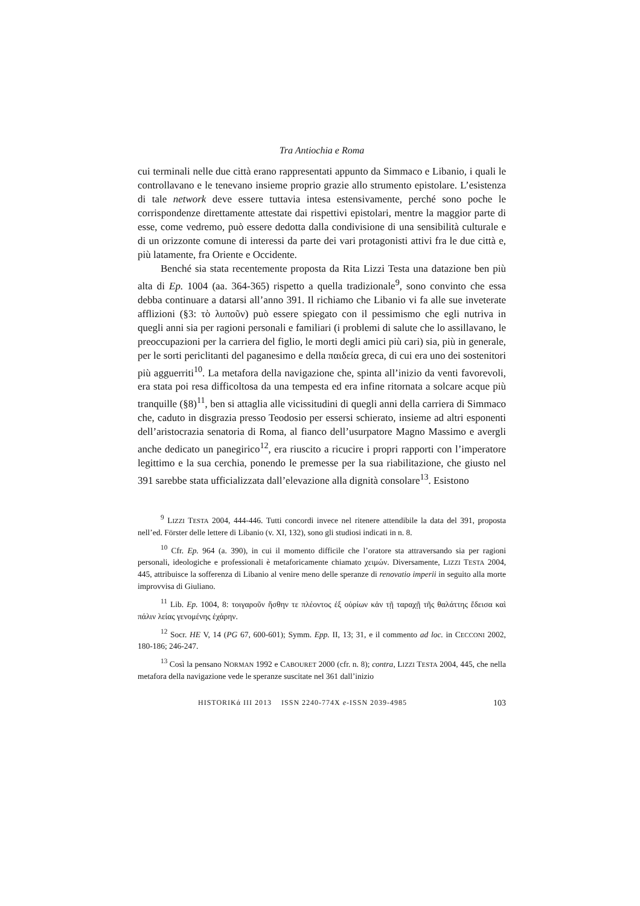Tra Antiochia e Roma
cui terminali nelle due città erano rappresentati appunto da Simmaco e Libanio, i quali le controllavano e le tenevano insieme proprio grazie allo strumento epistolare. L’esistenza di tale network deve essere tuttavia intesa estensivamente, perché sono poche le corrispondenze direttamente attestate dai rispettivi epistolari, mentre la maggior parte di esse, come vedremo, può essere dedotta dalla condivisione di una sensibilità culturale e di un orizzonte comune di interessi da parte dei vari protagonisti attivi fra le due città e, più latamente, fra Oriente e Occidente.
Benché sia stata recentemente proposta da Rita Lizzi Testa una datazione ben più alta di Ep. 1004 (aa. 364-365) rispetto a quella tradizionale<sup>9</sup>, sono convinto che essa debba continuare a datarsi all’anno 391. Il richiamo che Libanio vi fa alle sue inveterate afflizioni (§3: τὸ λυποῦν) può essere spiegato con il pessimismo che egli nutriva in quegli anni sia per ragioni personali e familiari (i problemi di salute che lo assillavano, le preoccupazioni per la carriera del figlio, le morti degli amici più cari) sia, più in generale, per le sorti periclitanti del paganesimo e della παιδεία greca, di cui era uno dei sostenitori più agguerriti<sup>10</sup>. La metafora della navigazione che, spinta all’inizio da venti favorevoli, era stata poi resa difficoltosa da una tempesta ed era infine ritornata a solcare acque più tranquille (§8)<sup>11</sup>, ben si attaglia alle vicissitudini di quegli anni della carriera di Simmaco che, caduto in disgrazia presso Teodosio per essersi schierato, insieme ad altri esponenti dell’aristocrazia senatoria di Roma, al fianco dell’usurpatore Magno Massimo e avergli anche dedicato un panegirico<sup>12</sup>, era riuscito a ricucire i propri rapporti con l’imperatore legittimo e la sua cerchia, ponendo le premesse per la sua riabilitazione, che giusto nel 391 sarebbe stata ufficializzata dall’elevazione alla dignità consolare<sup>13</sup>. Esistono
<sup>9</sup> LIZZI TESTA 2004, 444-446. Tutti concordi invece nel ritenere attendibile la data del 391, proposta nell’ed. Förster delle lettere di Libanio (v. XI, 132), sono gli studiosi indicati in n. 8.
<sup>10</sup> Cfr. Ep. 964 (a. 390), in cui il momento difficile che l’oratore sta attraversando sia per ragioni personali, ideologiche e professionali è metaforicamente chiamato χειμών. Diversamente, LIZZI TESTA 2004, 445, attribuisce la sofferenza di Libanio al venire meno delle speranze di renovatio imperii in seguito alla morte improvvisa di Giuliano.
<sup>11</sup> Lib. Ep. 1004, 8: τοιγαροῦν ἥσθην τε πλέοντος ἐξ οὐρίων κἀν τῇ ταραχῇ τῆς θαλάττης ἔδεισα καὶ πάλιν λείας γενομένης ἐχάρην.
<sup>12</sup> Socr. HE V, 14 (PG 67, 600-601); Symm. Epp. II, 13; 31, e il commento ad loc. in CECCONI 2002, 180-186; 246-247.
<sup>13</sup> Così la pensano NORMAN 1992 e CABOURET 2000 (cfr. n. 8); contra, LIZZI TESTA 2004, 445, che nella metafora della navigazione vede le speranze suscitate nel 361 dall’inizio
HISTORIKά III 2013 ISSN 2240-774X e-ISSN 2039-4985 103